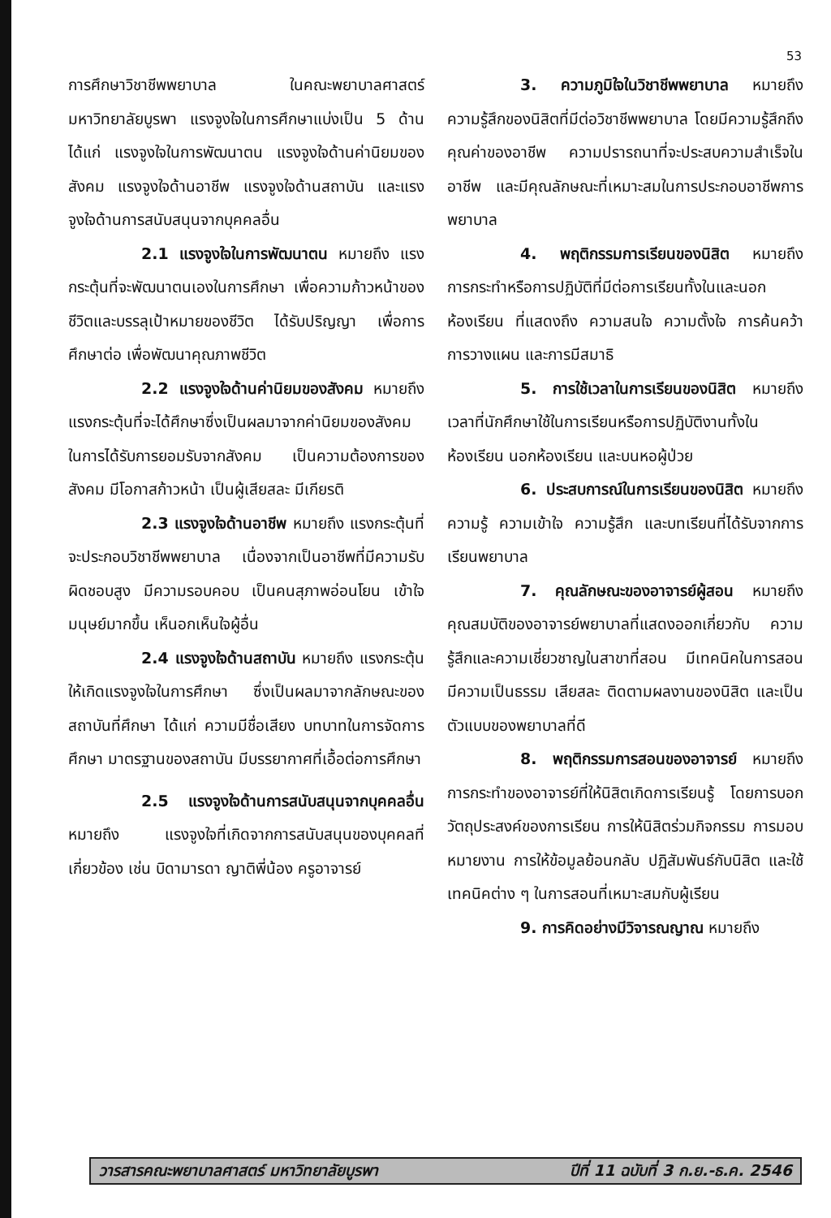53
การศึกษาวิชาชีพพยาบาล ในคณะพยาบาลศาสตร์ มหาวิทยาลัยบูรพา แรงจูงใจในการศึกษาแบ่งเป็น 5 ด้าน ได้แก่ แรงจูงใจในการพัฒนาตน แรงจูงใจด้านค่านิยมของสังคม แรงจูงใจด้านอาชีพ แรงจูงใจด้านสถาบัน และแรงจูงใจด้านการสนับสนุนจากบุคคลอื่น
2.1 แรงจูงใจในการพัฒนาตน หมายถึง แรงกระตุ้นที่จะพัฒนาตนเองในการศึกษา เพื่อความก้าวหน้าของชีวิตและบรรลุเป้าหมายของชีวิต ได้รับปริญญา เพื่อการศึกษาต่อ เพื่อพัฒนาคุณภาพชีวิต
2.2 แรงจูงใจด้านค่านิยมของสังคม หมายถึง แรงกระตุ้นที่จะได้ศึกษาซึ่งเป็นผลมาจากค่านิยมของสังคมในการได้รับการยอมรับจากสังคม เป็นความต้องการของสังคม มีโอกาสก้าวหน้า เป็นผู้เสียสละ มีเกียรติ
2.3 แรงจูงใจด้านอาชีพ หมายถึง แรงกระตุ้นที่จะประกอบวิชาชีพพยาบาล เนื่องจากเป็นอาชีพที่มีความรับผิดชอบสูง มีความรอบคอบ เป็นคนสุภาพอ่อนโยน เข้าใจมนุษย์มากขึ้น เห็นอกเห็นใจผู้อื่น
2.4 แรงจูงใจด้านสถาบัน หมายถึง แรงกระตุ้นให้เกิดแรงจูงใจในการศึกษา ซึ่งเป็นผลมาจากลักษณะของสถาบันที่ศึกษา ได้แก่ ความมีชื่อเสียง บทบาทในการจัดการศึกษา มาตรฐานของสถาบัน มีบรรยากาศที่เอื้อต่อการศึกษา
2.5 แรงจูงใจด้านการสนับสนุนจากบุคคลอื่น หมายถึง แรงจูงใจที่เกิดจากการสนับสนุนของบุคคลที่เกี่ยวข้อง เช่น บิดามารดา ญาติพี่น้อง ครูอาจารย์
3. ความภูมิใจในวิชาชีพพยาบาล หมายถึง ความรู้สึกของนิสิตที่มีต่อวิชาชีพพยาบาล โดยมีความรู้สึกถึงคุณค่าของอาชีพ ความปรารถนาที่จะประสบความสำเร็จในอาชีพ และมีคุณลักษณะที่เหมาะสมในการประกอบอาชีพการพยาบาล
4. พฤติกรรมการเรียนของนิสิต หมายถึง การกระทำหรือการปฏิบัติที่มีต่อการเรียนทั้งในและนอกห้องเรียน ที่แสดงถึง ความสนใจ ความตั้งใจ การค้นคว้า การวางแผน และการมีสมาธิ
5. การใช้เวลาในการเรียนของนิสิต หมายถึง เวลาที่นักศึกษาใช้ในการเรียนหรือการปฏิบัติงานทั้งในห้องเรียน นอกห้องเรียน และบนหอผู้ป่วย
6. ประสบการณ์ในการเรียนของนิสิต หมายถึง ความรู้ ความเข้าใจ ความรู้สึก และบทเรียนที่ได้รับจากการเรียนพยาบาล
7. คุณลักษณะของอาจารย์ผู้สอน หมายถึง คุณสมบัติของอาจารย์พยาบาลที่แสดงออกเกี่ยวกับ ความรู้สึกและความเชี่ยวชาญในสาขาที่สอน มีเทคนิคในการสอน มีความเป็นธรรม เสียสละ ติดตามผลงานของนิสิต และเป็นตัวแบบของพยาบาลที่ดี
8. พฤติกรรมการสอนของอาจารย์ หมายถึง การกระทำของอาจารย์ที่ให้นิสิตเกิดการเรียนรู้ โดยการบอกวัตถุประสงค์ของการเรียน การให้นิสิตร่วมกิจกรรม การมอบหมายงาน การให้ข้อมูลย้อนกลับ ปฏิสัมพันธ์กับนิสิต และใช้เทคนิคต่าง ๆ ในการสอนที่เหมาะสมกับผู้เรียน
9. การคิดอย่างมีวิจารณญาณ หมายถึง
วารสารคณะพยาบาลศาสตร์ มหาวิทยาลัยบูรพา ปีที่ 11 ฉบับที่ 3 ก.ย.-ธ.ค. 2546